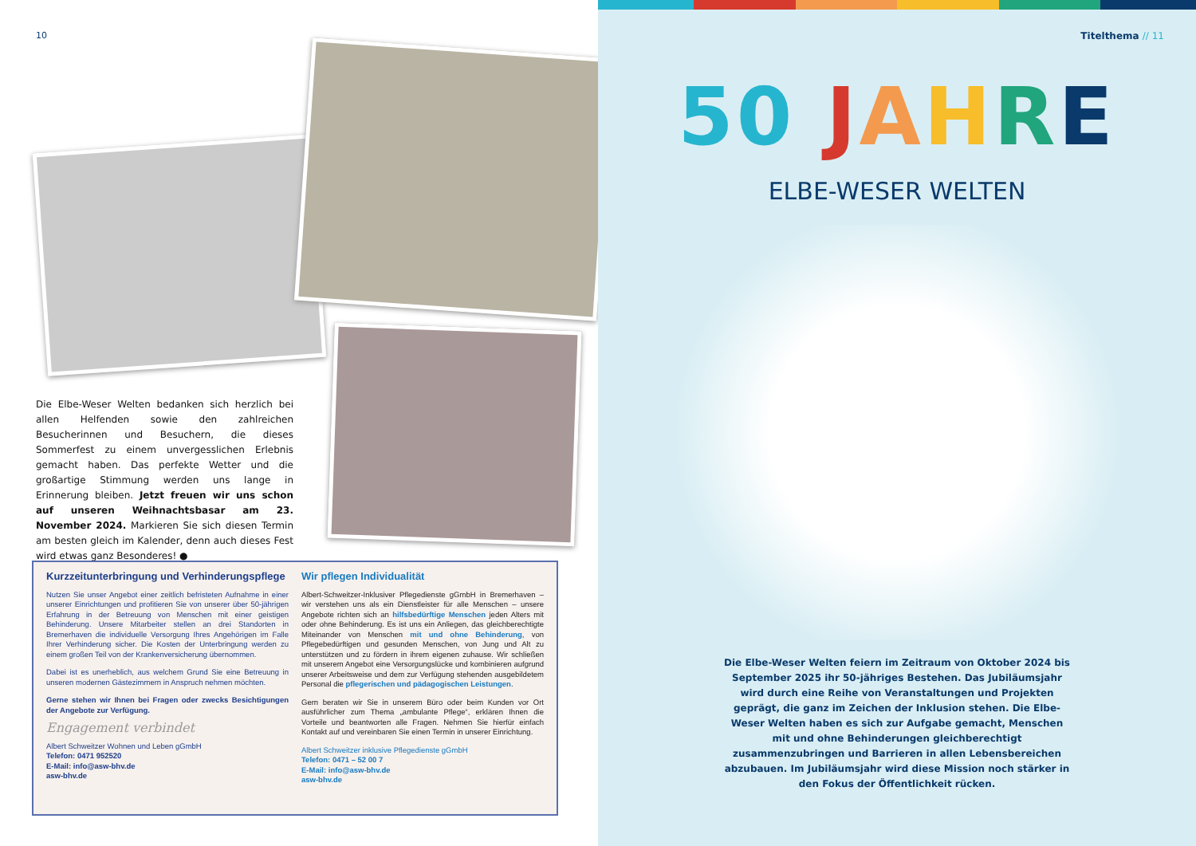10
Die Elbe-Weser Welten bedanken sich herzlich bei allen Helfenden sowie den zahlreichen Besucherinnen und Besuchern, die dieses Sommerfest zu einem unvergesslichen Erlebnis gemacht haben. Das perfekte Wetter und die großartige Stimmung werden uns lange in Erinnerung bleiben. Jetzt freuen wir uns schon auf unseren Weihnachtsbasar am 23. November 2024. Markieren Sie sich diesen Termin am besten gleich im Kalender, denn auch dieses Fest wird etwas ganz Besonderes! ●
Kurzzeitunterbringung und Verhinderungspflege
Nutzen Sie unser Angebot einer zeitlich befristeten Aufnahme in einer unserer Einrichtungen und profitieren Sie von unserer über 50-jährigen Erfahrung in der Betreuung von Menschen mit einer geistigen Behinderung. Unsere Mitarbeiter stellen an drei Standorten in Bremerhaven die individuelle Versorgung Ihres Angehörigen im Falle Ihrer Verhinderung sicher. Die Kosten der Unterbringung werden zu einem großen Teil von der Krankenversicherung übernommen.
Dabei ist es unerheblich, aus welchem Grund Sie eine Betreuung in unseren modernen Gästezimmern in Anspruch nehmen möchten.
Gerne stehen wir Ihnen bei Fragen oder zwecks Besichtigungen der Angebote zur Verfügung.
Engagement verbindet
Albert Schweitzer Wohnen und Leben gGmbH
Telefon: 0471 952520
E-Mail: info@asw-bhv.de
asw-bhv.de
Wir pflegen Individualität
Albert-Schweitzer-Inklusiver Pflegedienste gGmbH in Bremerhaven – wir verstehen uns als ein Dienstleister für alle Menschen – unsere Angebote richten sich an hilfsbedürftige Menschen jeden Alters mit oder ohne Behinderung. Es ist uns ein Anliegen, das gleichberechtigte Miteinander von Menschen mit und ohne Behinderung, von Pflegebedürftigen und gesunden Menschen, von Jung und Alt zu unterstützen und zu fördern in ihrem eigenen zuhause. Wir schließen mit unserem Angebot eine Versorgungslücke und kombinieren aufgrund unserer Arbeitsweise und dem zur Verfügung stehenden ausgebildetem Personal die pflegerischen und pädagogischen Leistungen.
Gern beraten wir Sie in unserem Büro oder beim Kunden vor Ort ausführlicher zum Thema „ambulante Pflege“, erklären Ihnen die Vorteile und beantworten alle Fragen. Nehmen Sie hierfür einfach Kontakt auf und vereinbaren Sie einen Termin in unserer Einrichtung.
Albert Schweitzer inklusive Pflegedienste gGmbH
Telefon: 0471 – 52 00 7
E-Mail: info@asw-bhv.de
asw-bhv.de
Titelthema // 11
50 JAHRE
ELBE-WESER WELTEN
Die Elbe-Weser Welten feiern im Zeitraum von Oktober 2024 bis September 2025 ihr 50-jähriges Bestehen. Das Jubiläumsjahr wird durch eine Reihe von Veranstaltungen und Projekten geprägt, die ganz im Zeichen der Inklusion stehen. Die Elbe-Weser Welten haben es sich zur Aufgabe gemacht, Menschen mit und ohne Behinderungen gleichberechtigt zusammenzubringen und Barrieren in allen Lebensbereichen abzubauen. Im Jubiläumsjahr wird diese Mission noch stärker in den Fokus der Öffentlichkeit rücken.